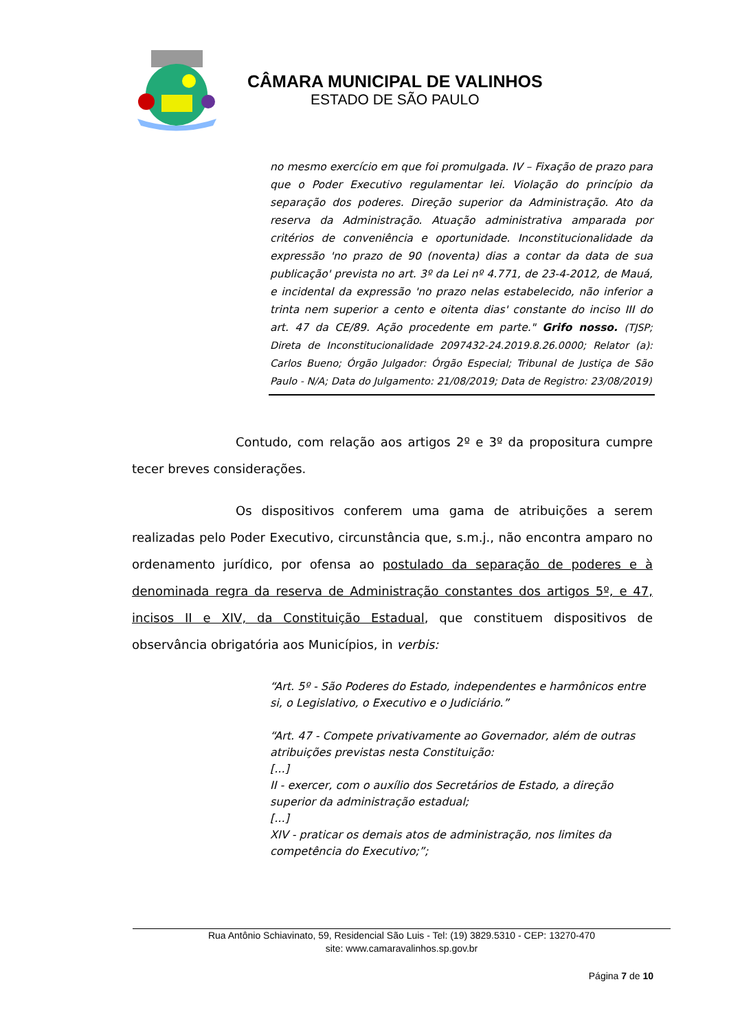CÂMARA MUNICIPAL DE VALINHOS
ESTADO DE SÃO PAULO
no mesmo exercício em que foi promulgada. IV – Fixação de prazo para que o Poder Executivo regulamentar lei. Violação do princípio da separação dos poderes. Direção superior da Administração. Ato da reserva da Administração. Atuação administrativa amparada por critérios de conveniência e oportunidade. Inconstitucionalidade da expressão 'no prazo de 90 (noventa) dias a contar da data de sua publicação' prevista no art. 3º da Lei nº 4.771, de 23-4-2012, de Mauá, e incidental da expressão 'no prazo nelas estabelecido, não inferior a trinta nem superior a cento e oitenta dias' constante do inciso III do art. 47 da CE/89. Ação procedente em parte." Grifo nosso. (TJSP; Direta de Inconstitucionalidade 2097432-24.2019.8.26.0000; Relator (a): Carlos Bueno; Órgão Julgador: Órgão Especial; Tribunal de Justiça de São Paulo - N/A; Data do Julgamento: 21/08/2019; Data de Registro: 23/08/2019)
Contudo, com relação aos artigos 2º e 3º da propositura cumpre tecer breves considerações.
Os dispositivos conferem uma gama de atribuições a serem realizadas pelo Poder Executivo, circunstância que, s.m.j., não encontra amparo no ordenamento jurídico, por ofensa ao postulado da separação de poderes e à denominada regra da reserva de Administração constantes dos artigos 5º, e 47, incisos II e XIV, da Constituição Estadual, que constituem dispositivos de observância obrigatória aos Municípios, in verbis:
“Art. 5º - São Poderes do Estado, independentes e harmônicos entre si, o Legislativo, o Executivo e o Judiciário.”
“Art. 47 - Compete privativamente ao Governador, além de outras atribuições previstas nesta Constituição:
[...]
II - exercer, com o auxílio dos Secretários de Estado, a direção superior da administração estadual;
[...]
XIV - praticar os demais atos de administração, nos limites da competência do Executivo;”;
Rua Antônio Schiavinato, 59, Residencial São Luis - Tel: (19) 3829.5310 - CEP: 13270-470
site: www.camaravalinhos.sp.gov.br
Página 7 de 10